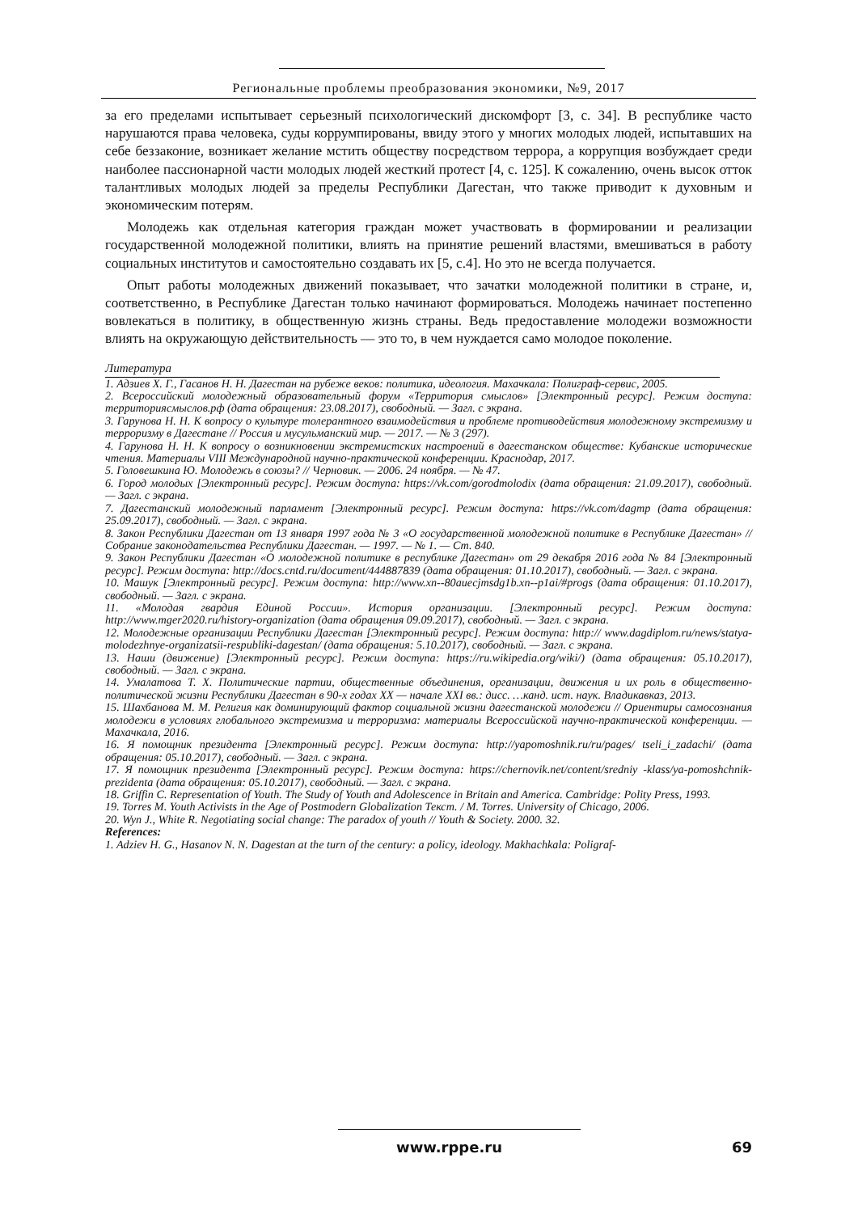Региональные проблемы преобразования экономики, №9, 2017
за его пределами испытывает серьезный психологический дискомфорт [3, с. 34]. В республике часто нарушаются права человека, суды коррумпированы, ввиду этого у многих молодых людей, испытавших на себе беззаконие, возникает желание мстить обществу посредством террора, а коррупция возбуждает среди наиболее пассионарной части молодых людей жесткий протест [4, с. 125]. К сожалению, очень высок отток талантливых молодых людей за пределы Республики Дагестан, что также приводит к духовным и экономическим потерям.
Молодежь как отдельная категория граждан может участвовать в формировании и реализации государственной молодежной политики, влиять на принятие решений властями, вмешиваться в работу социальных институтов и самостоятельно создавать их [5, с.4]. Но это не всегда получается.
Опыт работы молодежных движений показывает, что зачатки молодежной политики в стране, и, соответственно, в Республике Дагестан только начинают формироваться. Молодежь начинает постепенно вовлекаться в политику, в общественную жизнь страны. Ведь предоставление молодежи возможности влиять на окружающую действительность — это то, в чем нуждается само молодое поколение.
Литература
1. Адзиев Х. Г., Гасанов Н. Н. Дагестан на рубеже веков: политика, идеология. Махачкала: Полиграф-сервис, 2005.
2. Всероссийский молодежный образовательный форум «Территория смыслов» [Электронный ресурс]. Режим доступа: территориясмыслов.рф (дата обращения: 23.08.2017), свободный. — Загл. с экрана.
3. Гарунова Н. Н. К вопросу о культуре толерантного взаимодействия и проблеме противодействия молодежному экстремизму и терроризму в Дагестане // Россия и мусульманский мир. — 2017. — № 3 (297).
4. Гарунова Н. Н. К вопросу о возникновении экстремистских настроений в дагестанском обществе: Кубанские исторические чтения. Материалы VIII Международной научно-практической конференции. Краснодар, 2017.
5. Головешкина Ю. Молодежь в союзы? // Черновик. — 2006. 24 ноября. — № 47.
6. Город молодых [Электронный ресурс]. Режим доступа: https://vk.com/gorodmolodix (дата обращения: 21.09.2017), свободный. — Загл. с экрана.
7. Дагестанский молодежный парламент [Электронный ресурс]. Режим доступа: https://vk.com/dagmp (дата обращения: 25.09.2017), свободный. — Загл. с экрана.
8. Закон Республики Дагестан от 13 января 1997 года № 3 «О государственной молодежной политике в Республике Дагестан» // Собрание законодательства Республики Дагестан. — 1997. — № 1. — Ст. 840.
9. Закон Республики Дагестан «О молодежной политике в республике Дагестан» от 29 декабря 2016 года № 84 [Электронный ресурс]. Режим доступа: http://docs.cntd.ru/document/444887839 (дата обращения: 01.10.2017), свободный. — Загл. с экрана.
10. Машук [Электронный ресурс]. Режим доступа: http://www.xn--80auecjmsdg1b.xn--p1ai/#progs (дата обращения: 01.10.2017), свободный. — Загл. с экрана.
11. «Молодая гвардия Единой России». История организации. [Электронный ресурс]. Режим доступа: http://www.mger2020.ru/history-organization (дата обращения 09.09.2017), свободный. — Загл. с экрана.
12. Молодежные организации Республики Дагестан [Электронный ресурс]. Режим доступа: http:// www.dagdiplom.ru/news/statya-molodezhnye-organizatsii-respubliki-dagestan/ (дата обращения: 5.10.2017), свободный. — Загл. с экрана.
13. Наши (движение) [Электронный ресурс]. Режим доступа: https://ru.wikipedia.org/wiki/) (дата обращения: 05.10.2017), свободный. — Загл. с экрана.
14. Умалатова Т. Х. Политические партии, общественные объединения, организации, движения и их роль в общественно-политической жизни Республики Дагестан в 90-х годах XX — начале XXI вв.: дисс. …канд. ист. наук. Владикавказ, 2013.
15. Шахбанова М. М. Религия как доминирующий фактор социальной жизни дагестанской молодежи // Ориентиры самосознания молодежи в условиях глобального экстремизма и терроризма: материалы Всероссийской научно-практической конференции. — Махачкала, 2016.
16. Я помощник президента [Электронный ресурс]. Режим доступа: http://yapomoshnik.ru/ru/pages/ tseli_i_zadachi/ (дата обращения: 05.10.2017), свободный. — Загл. с экрана.
17. Я помощник президента [Электронный ресурс]. Режим доступа: https://chernovik.net/content/sredniy -klass/ya-pomoshchnik-prezidenta (дата обращения: 05.10.2017), свободный. — Загл. с экрана.
18. Griffin C. Representation of Youth. The Study of Youth and Adolescence in Britain and America. Cambridge: Polity Press, 1993.
19. Torres M. Youth Activists in the Age of Postmodern Globalization Текст. / M. Torres. University of Chicago, 2006.
20. Wyn J., White R. Negotiating social change: The paradox of youth // Youth & Society. 2000. 32.
References:
1. Adziev H. G., Hasanov N. N. Dagestan at the turn of the century: a policy, ideology. Makhachkala: Poligraf-
www.rppe.ru 69